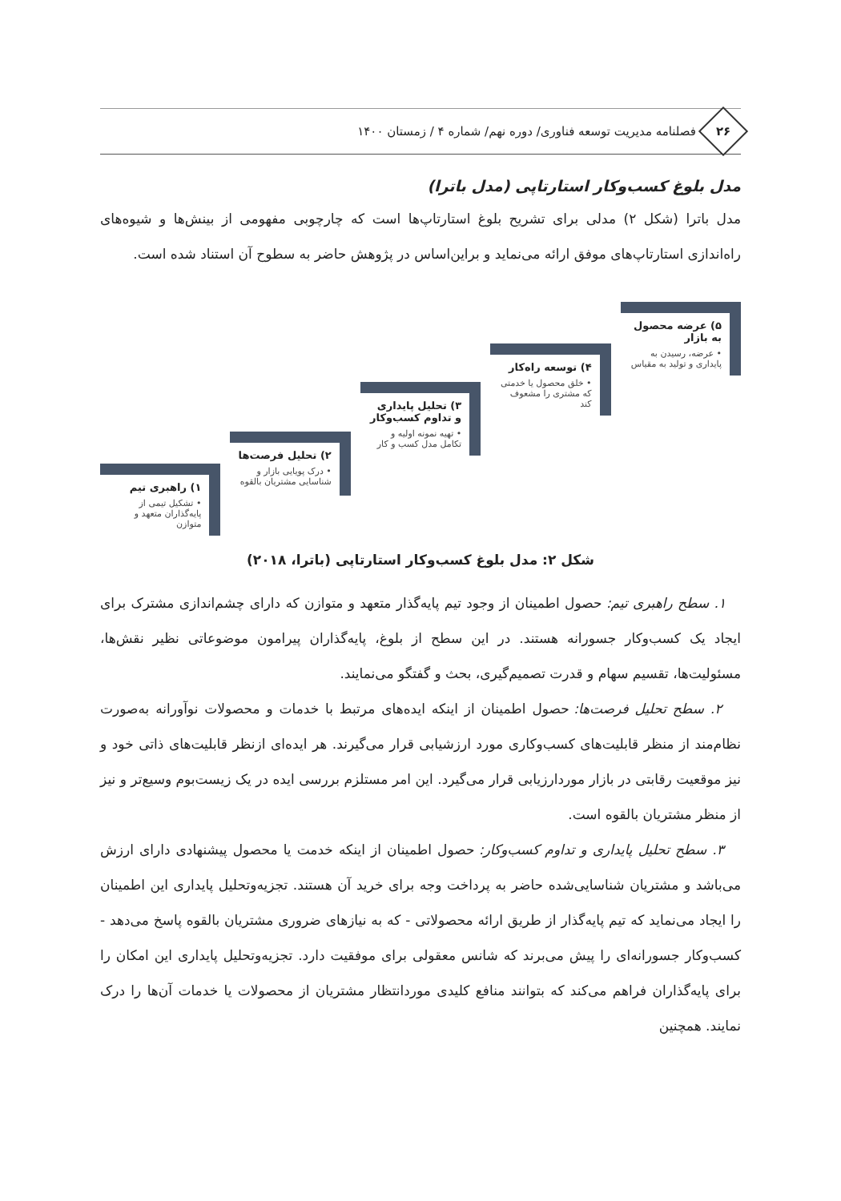۲۶
فصلنامه مدیریت توسعه فناوری/ دوره نهم/ شماره ۴ / زمستان ۱۴۰۰
مدل بلوغ کسب‌وکار استارتاپی (مدل باترا)
مدل باترا (شکل ۲) مدلی برای تشریح بلوغ استارتاپ‌ها است که چارچوبی مفهومی از بینش‌ها و شیوه‌های راه‌اندازی استارتاپ‌های موفق ارائه می‌نماید و براین‌اساس در پژوهش حاضر به سطوح آن استناد شده است.
۵) عرضه محصول به بازار
• عرضه، رسیدن به پایداری و تولید به مقیاس
۴) توسعه راه‌کار
• خلق محصول یا خدمتی که مشتری را مشعوف کند
۳) تحلیل پایداری و تداوم کسب‌وکار
• تهیه نمونه اولیه و تکامل مدل کسب و کار
۲) تحلیل فرصت‌ها
• درک پویایی بازار و شناسایی مشتریان بالقوه
۱) راهبری تیم
• تشکیل تیمی از پایه‌گذاران متعهد و متوازن
شکل ۲: مدل بلوغ کسب‌وکار استارتاپی (باترا، ۲۰۱۸)
۱. سطح راهبری تیم: حصول اطمینان از وجود تیم پایه‌گذار متعهد و متوازن که دارای چشم‌اندازی مشترک برای ایجاد یک کسب‌وکار جسورانه هستند. در این سطح از بلوغ، پایه‌گذاران پیرامون موضوعاتی نظیر نقش‌ها، مسئولیت‌ها، تقسیم سهام و قدرت تصمیم‌گیری، بحث و گفتگو می‌نمایند.
۲. سطح تحلیل فرصت‌ها: حصول اطمینان از اینکه ایده‌های مرتبط با خدمات و محصولات نوآورانه به‌صورت نظام‌مند از منظر قابلیت‌های کسب‌وکاری مورد ارزشیابی قرار می‌گیرند. هر ایده‌ای ازنظر قابلیت‌های ذاتی خود و نیز موقعیت رقابتی در بازار موردارزیابی قرار می‌گیرد. این امر مستلزم بررسی ایده در یک زیست‌بوم وسیع‌تر و نیز از منظر مشتریان بالقوه است.
۳. سطح تحلیل پایداری و تداوم کسب‌وکار: حصول اطمینان از اینکه خدمت یا محصول پیشنهادی دارای ارزش می‌باشد و مشتریان شناسایی‌شده حاضر به پرداخت وجه برای خرید آن هستند. تجزیه‌وتحلیل پایداری این اطمینان را ایجاد می‌نماید که تیم پایه‌گذار از طریق ارائه محصولاتی - که به نیازهای ضروری مشتریان بالقوه پاسخ می‌دهد - کسب‌وکار جسورانه‌ای را پیش می‌برند که شانس معقولی برای موفقیت دارد. تجزیه‌وتحلیل پایداری این امکان را برای پایه‌گذاران فراهم می‌کند که بتوانند منافع کلیدی موردانتظار مشتریان از محصولات یا خدمات آن‌ها را درک نمایند. همچنین